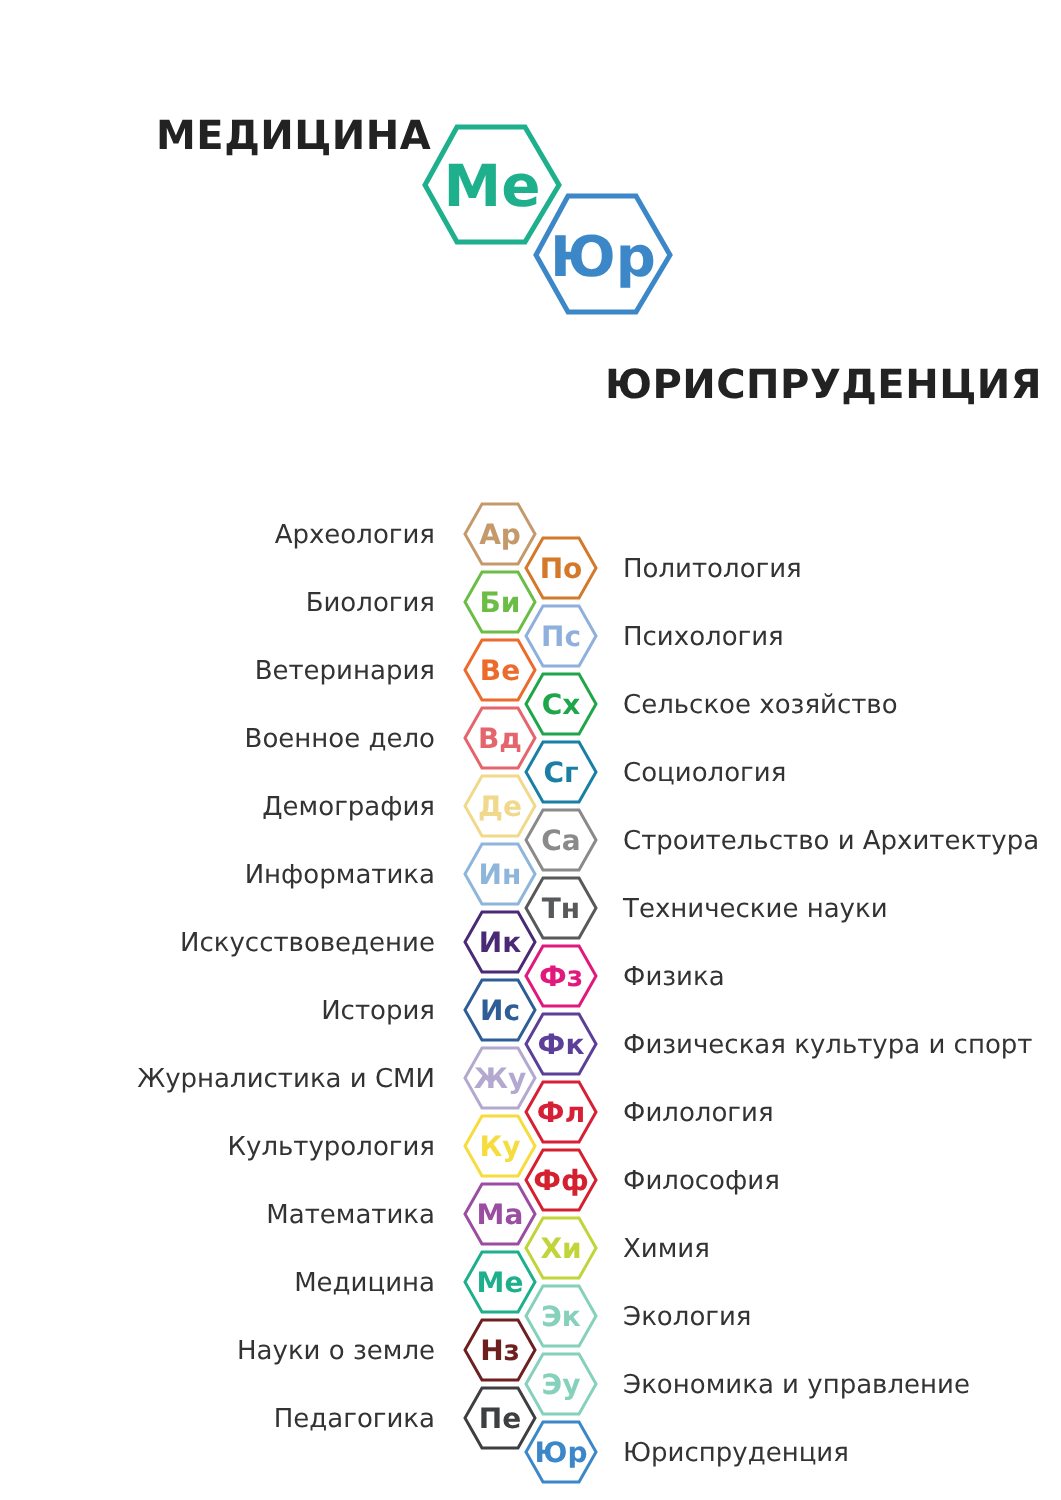МЕДИЦИНА
Me
Юр
ЮРИСПРУДЕНЦИЯ
Археология
Ар
По
Политология
Биология
Би
Пс
Психология
Ветеринария
Ве
Сх
Сельское хозяйство
Военное дело
Вд
Сг
Социология
Демография
Де
Са
Строительство и Архитектура
Информатика
Ин
Тн
Технические науки
Искусствоведение
Ик
Фз
Физика
История
Ис
Фк
Физическая культура и спорт
Журналистика и СМИ
Жу
Фл
Филология
Культурология
Ку
Фф
Философия
Математика
Ма
Хи
Химия
Медицина
Ме
Эк
Экология
Науки о земле
Нз
Эу
Экономика и управление
Педагогика
Пе
Юр
Юриспруденция